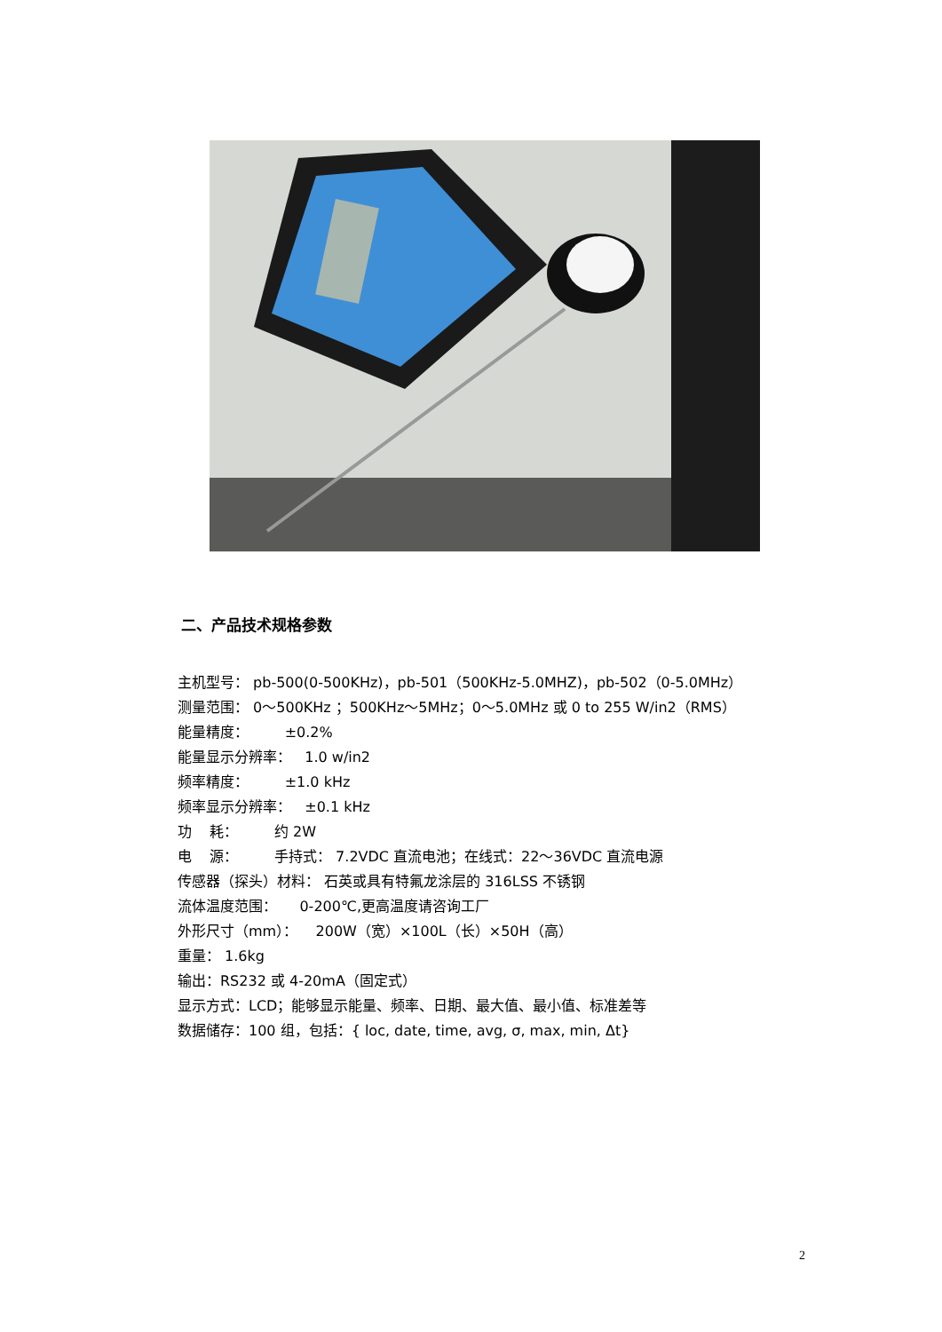二、产品技术规格参数
主机型号： pb-500(0-500KHz)，pb-501（500KHz-5.0MHZ)，pb-502（0-5.0MHz）
测量范围： 0～500KHz ；500KHz～5MHz；0～5.0MHz 或 0 to 255 W/in2（RMS）
能量精度： ±0.2%
能量显示分辨率： 1.0 w/in2
频率精度： ±1.0 kHz
频率显示分辨率： ±0.1 kHz
功 耗： 约 2W
电 源： 手持式： 7.2VDC 直流电池；在线式：22～36VDC 直流电源
传感器（探头）材料： 石英或具有特氟龙涂层的 316LSS 不锈钢
流体温度范围： 0-200℃,更高温度请咨询工厂
外形尺寸（mm）： 200W（宽）×100L（长）×50H（高）
重量： 1.6kg
输出：RS232 或 4-20mA（固定式）
显示方式：LCD；能够显示能量、频率、日期、最大值、最小值、标准差等
数据储存：100 组，包括：{ loc, date, time, avg, σ, max, min, Δt}
2